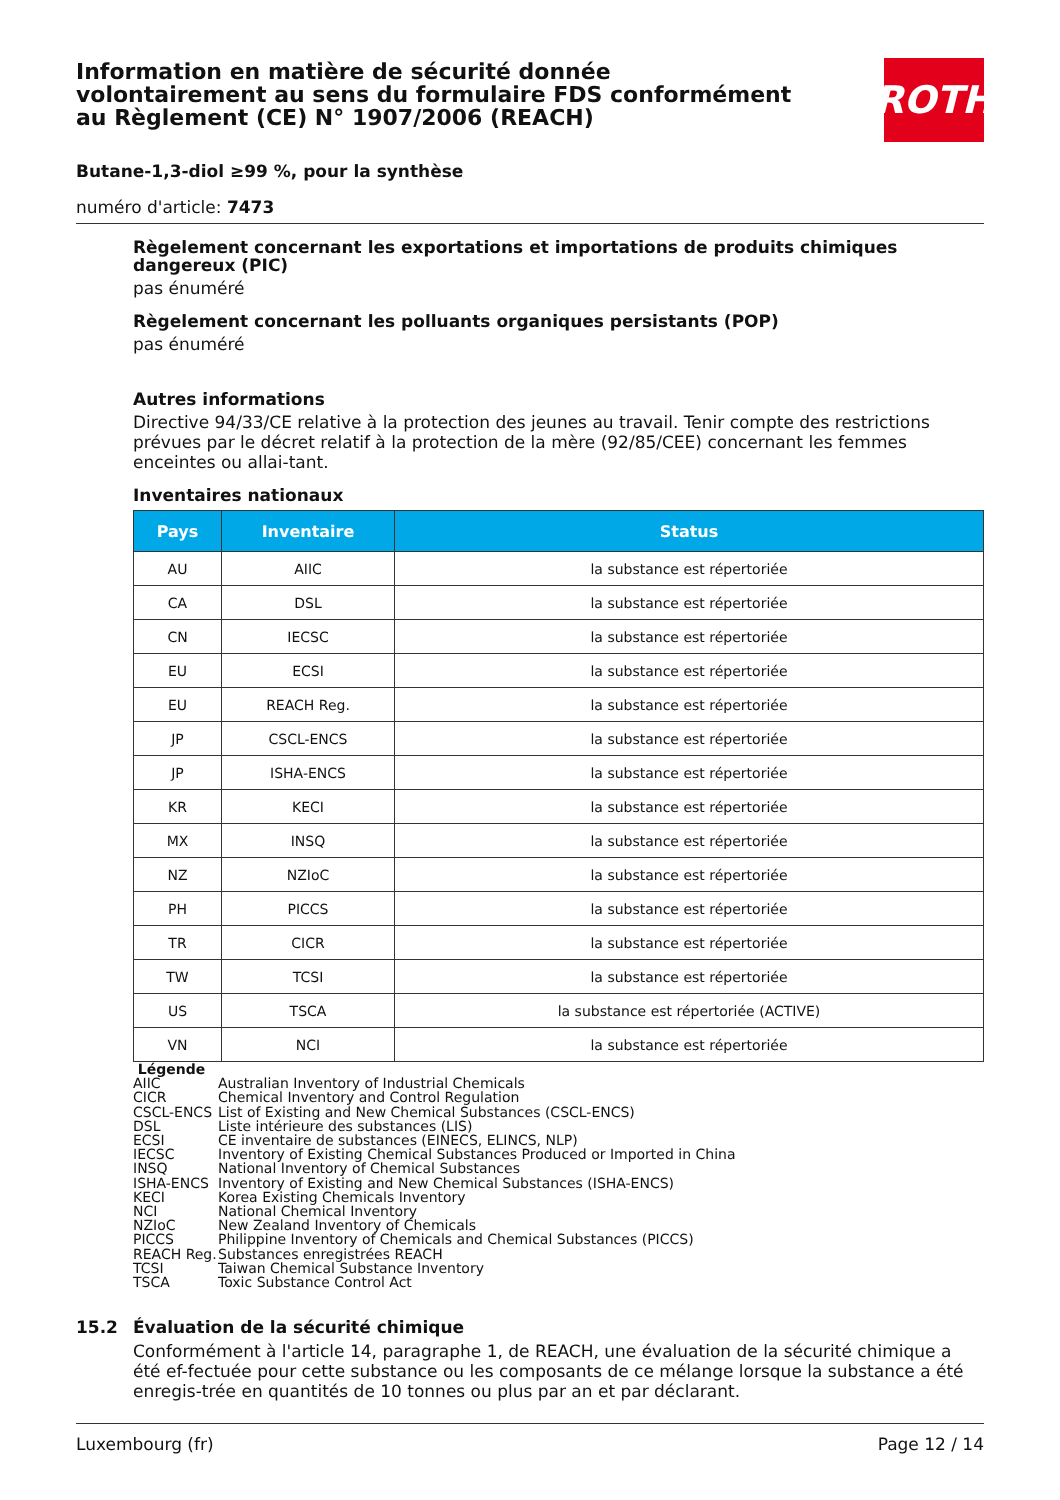Information en matière de sécurité donnée volontairement au sens du formulaire FDS conformément au Règlement (CE) N° 1907/2006 (REACH)
ROTH
Butane-1,3-diol ≥99 %, pour la synthèse
numéro d'article: 7473
Règelement concernant les exportations et importations de produits chimiques dangereux (PIC)
pas énuméré
Règelement concernant les polluants organiques persistants (POP)
pas énuméré
Autres informations
Directive 94/33/CE relative à la protection des jeunes au travail. Tenir compte des restrictions prévues par le décret relatif à la protection de la mère (92/85/CEE) concernant les femmes enceintes ou allai-tant.
Inventaires nationaux
| Pays | Inventaire | Status |
| --- | --- | --- |
| AU | AIIC | la substance est répertoriée |
| CA | DSL | la substance est répertoriée |
| CN | IECSC | la substance est répertoriée |
| EU | ECSI | la substance est répertoriée |
| EU | REACH Reg. | la substance est répertoriée |
| JP | CSCL-ENCS | la substance est répertoriée |
| JP | ISHA-ENCS | la substance est répertoriée |
| KR | KECI | la substance est répertoriée |
| MX | INSQ | la substance est répertoriée |
| NZ | NZIoC | la substance est répertoriée |
| PH | PICCS | la substance est répertoriée |
| TR | CICR | la substance est répertoriée |
| TW | TCSI | la substance est répertoriée |
| US | TSCA | la substance est répertoriée (ACTIVE) |
| VN | NCI | la substance est répertoriée |
Légende
| AIIC | Australian Inventory of Industrial Chemicals |
| CICR | Chemical Inventory and Control Regulation |
| CSCL-ENCS | List of Existing and New Chemical Substances (CSCL-ENCS) |
| DSL | Liste intérieure des substances (LIS) |
| ECSI | CE inventaire de substances (EINECS, ELINCS, NLP) |
| IECSC | Inventory of Existing Chemical Substances Produced or Imported in China |
| INSQ | National Inventory of Chemical Substances |
| ISHA-ENCS | Inventory of Existing and New Chemical Substances (ISHA-ENCS) |
| KECI | Korea Existing Chemicals Inventory |
| NCI | National Chemical Inventory |
| NZIoC | New Zealand Inventory of Chemicals |
| PICCS | Philippine Inventory of Chemicals and Chemical Substances (PICCS) |
| REACH Reg. | Substances enregistrées REACH |
| TCSI | Taiwan Chemical Substance Inventory |
| TSCA | Toxic Substance Control Act |
15.2 Évaluation de la sécurité chimique
Conformément à l'article 14, paragraphe 1, de REACH, une évaluation de la sécurité chimique a été ef-fectuée pour cette substance ou les composants de ce mélange lorsque la substance a été enregis-trée en quantités de 10 tonnes ou plus par an et par déclarant.
Luxembourg (fr) Page 12 / 14